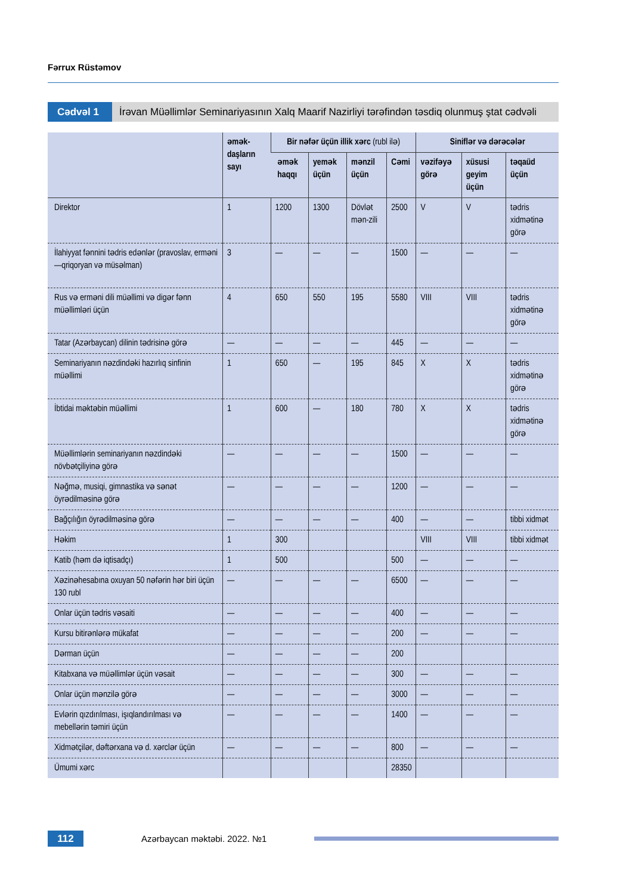Fərrux Rüstəmov
Cədvəl 1 İrəvan Müəllimlər Seminariyasının Xalq Maarif Nazirliyi tərəfindən təsdiq olunmuş ştat cədvəli
| | əmək-daşların sayı | Bir nəfər üçün illik xərc (rubl ilə) | | | | Siniflər və dərəcələr | | |
| --- | --- | --- | --- | --- | --- | --- | --- | --- |
| | | əmək haqqı | yemək üçün | mənzil üçün | Cəmi | vəzifəyə görə | xüsusi geyim üçün | təqaüd üçün |
| Direktor | 1 | 1200 | 1300 | Dövlət mən-zili | 2500 | V | V | tədris xidmətinə görə |
| İlahiyyat fənnini tədris edənlər (pravoslav, erməni—qriqoryan və müsəlman) | 3 | — | — | — | 1500 | — | — | — |
| Rus və erməni dili müəllimi və digər fənn müəllimləri üçün | 4 | 650 | 550 | 195 | 5580 | VIII | VIII | tədris xidmətinə görə |
| Tatar (Azərbaycan) dilinin tədrisinə görə | — | — | — | — | 445 | — | — | — |
| Seminariyanın nəzdindəki hazırlıq sinfinin müəllimi | 1 | 650 | — | 195 | 845 | X | X | tədris xidmətinə görə |
| İbtidai məktəbin müəllimi | 1 | 600 | — | 180 | 780 | X | X | tədris xidmətinə görə |
| Müəllimlərin seminariyanın nəzdindəki növbətçiliyinə görə | — | — | — | — | 1500 | — | — | — |
| Nəğmə, musiqi, gimnastika və sənət öyrədilməsinə görə | — | — | — | — | 1200 | — | — | — |
| Bağçılığın öyrədilməsinə görə | — | — | — | — | 400 | — | — | tibbi xidmət |
| Həkim | 1 | 300 | | | | VIII | VIII | tibbi xidmət |
| Katib (həm də iqtisadçı) | 1 | 500 | | | 500 | — | — | — |
| Xəzinəhesabına oxuyan 50 nəfərin hər biri üçün 130 rubl | — | — | — | — | 6500 | — | — | — |
| Onlar üçün tədris vəsaiti | — | — | — | — | 400 | — | — | — |
| Kursu bitirənlərə mükafat | — | — | — | — | 200 | — | — | — |
| Dərman üçün | — | — | — | — | 200 | | | |
| Kitabxana və müəllimlər üçün vəsait | — | — | — | — | 300 | — | — | — |
| Onlar üçün mənzilə görə | — | — | — | — | 3000 | — | — | — |
| Evlərin qızdırılması, işıqlandırılması və mebellərin təmiri üçün | — | — | — | — | 1400 | — | — | — |
| Xidmətçilər, dəftərxana və d. xərclər üçün | — | — | — | — | 800 | — | — | — |
| Ümumi xərc | | | | | 28350 | | | |
112
Azərbaycan məktəbi. 2022. №1